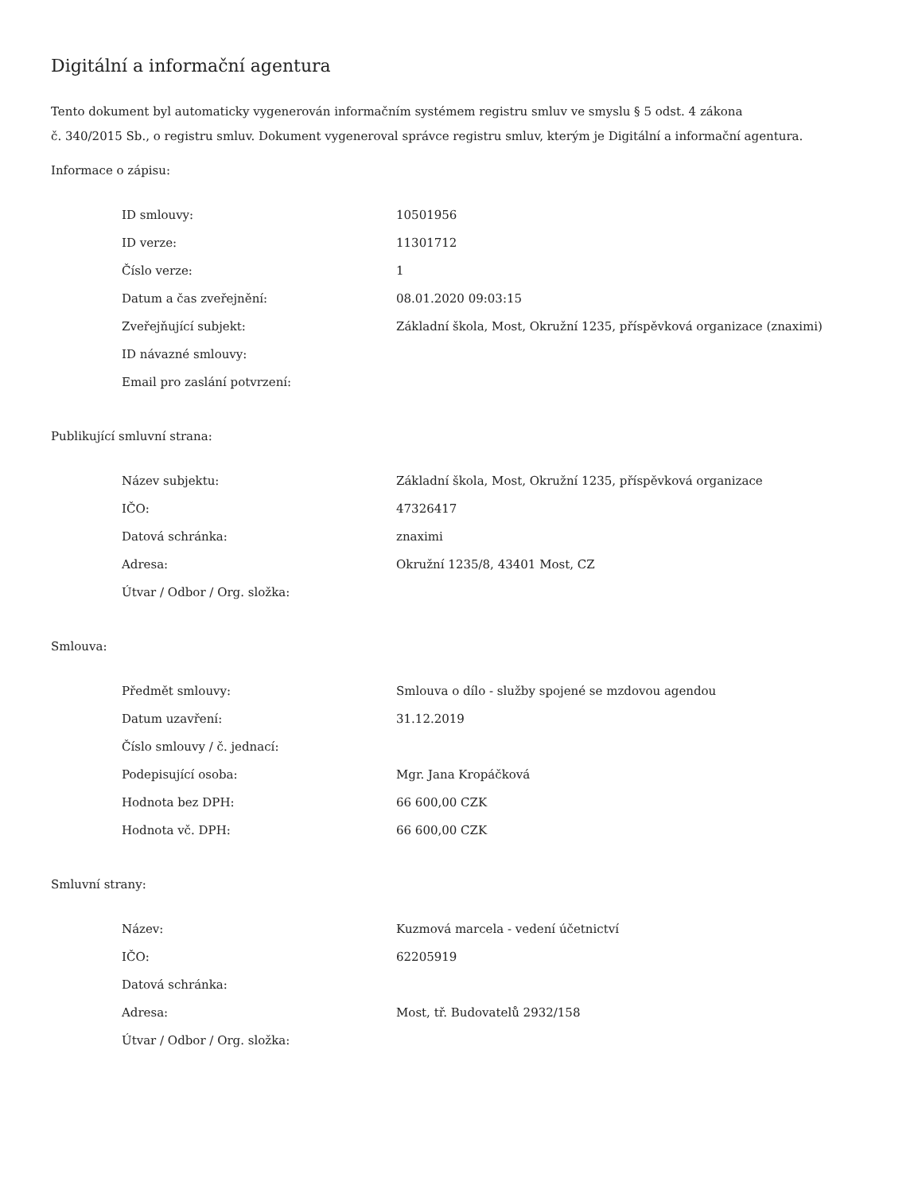Digitální a informační agentura
Tento dokument byl automaticky vygenerován informačním systémem registru smluv ve smyslu § 5 odst. 4 zákona
č. 340/2015 Sb., o registru smluv. Dokument vygeneroval správce registru smluv, kterým je Digitální a informační agentura.
Informace o zápisu:
| ID smlouvy: | 10501956 |
| ID verze: | 11301712 |
| Číslo verze: | 1 |
| Datum a čas zveřejnění: | 08.01.2020 09:03:15 |
| Zveřejňující subjekt: | Základní škola, Most, Okružní 1235, příspěvková organizace (znaximi) |
| ID návazné smlouvy: | |
| Email pro zaslání potvrzení: | |
Publikující smluvní strana:
| Název subjektu: | Základní škola, Most, Okružní 1235, příspěvková organizace |
| IČO: | 47326417 |
| Datová schránka: | znaximi |
| Adresa: | Okružní 1235/8, 43401 Most, CZ |
| Útvar / Odbor / Org. složka: | |
Smlouva:
| Předmět smlouvy: | Smlouva o dílo - služby spojené se mzdovou agendou |
| Datum uzavření: | 31.12.2019 |
| Číslo smlouvy / č. jednací: | |
| Podepisující osoba: | Mgr. Jana Kropáčková |
| Hodnota bez DPH: | 66 600,00 CZK |
| Hodnota vč. DPH: | 66 600,00 CZK |
Smluvní strany:
| Název: | Kuzmová marcela - vedení účetnictví |
| IČO: | 62205919 |
| Datová schránka: | |
| Adresa: | Most, tř. Budovatelů 2932/158 |
| Útvar / Odbor / Org. složka: | |